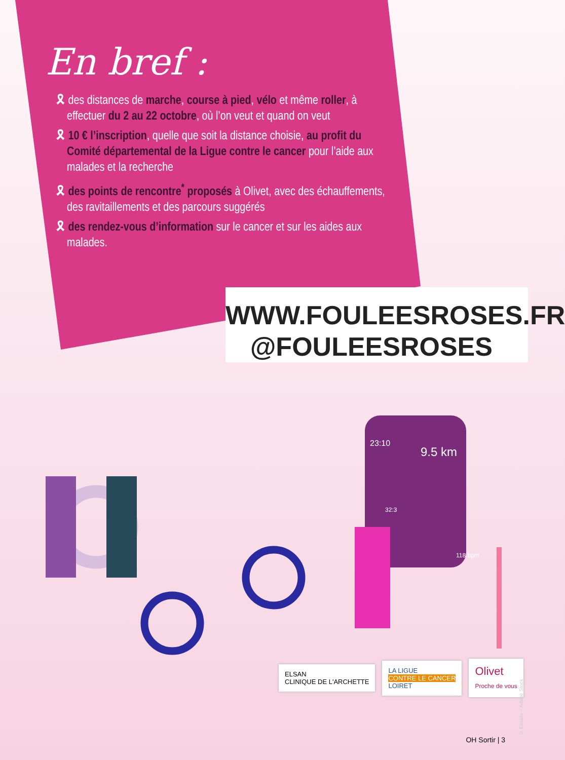En bref :
🎗 des distances de marche, course à pied, vélo et même roller, à effectuer du 2 au 22 octobre, où l’on veut et quand on veut
🎗 10 € l’inscription, quelle que soit la distance choisie, au profit du Comité départemental de la Ligue contre le cancer pour l’aide aux malades et la recherche
🎗 des points de rencontre<sup>*</sup> proposés à Olivet, avec des échauffements, des ravitaillements et des parcours suggérés
🎗 des rendez-vous d’information sur le cancer et sur les aides aux malades.
WWW.FOULEESROSES.FR
@FOULEESROSES
9.5 km
118 bpm
23:10
32:3
ELSAN
CLINIQUE DE L'ARCHETTE
LA LIGUE
CONTRE LE CANCER
LOIRET
Olivet
Proche de vous
© Elisaliv – Adobe Stock
OH Sortir | 3